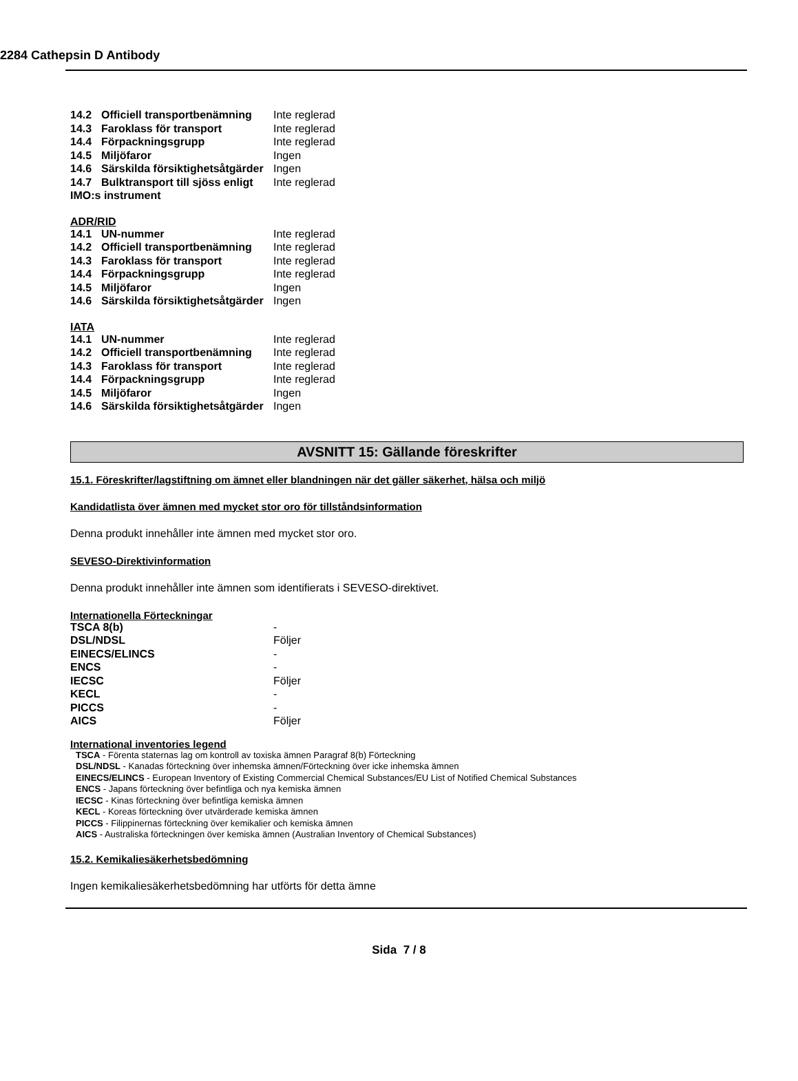2284 Cathepsin D Antibody
| 14.2 | Officiell transportbenämning | Inte reglerad |
| 14.3 | Faroklass för transport | Inte reglerad |
| 14.4 | Förpackningsgrupp | Inte reglerad |
| 14.5 | Miljöfaror | Ingen |
| 14.6 | Särskilda försiktighetsåtgärder | Ingen |
| 14.7 | Bulktransport till sjöss enligt | Inte reglerad |
| IMO:s instrument | | |
ADR/RID
| 14.1 | UN-nummer | Inte reglerad |
| 14.2 | Officiell transportbenämning | Inte reglerad |
| 14.3 | Faroklass för transport | Inte reglerad |
| 14.4 | Förpackningsgrupp | Inte reglerad |
| 14.5 | Miljöfaror | Ingen |
| 14.6 | Särskilda försiktighetsåtgärder | Ingen |
IATA
| 14.1 | UN-nummer | Inte reglerad |
| 14.2 | Officiell transportbenämning | Inte reglerad |
| 14.3 | Faroklass för transport | Inte reglerad |
| 14.4 | Förpackningsgrupp | Inte reglerad |
| 14.5 | Miljöfaror | Ingen |
| 14.6 | Särskilda försiktighetsåtgärder | Ingen |
AVSNITT 15: Gällande föreskrifter
15.1. Föreskrifter/lagstiftning om ämnet eller blandningen när det gäller säkerhet, hälsa och miljö
Kandidatlista över ämnen med mycket stor oro för tillståndsinformation
Denna produkt innehåller inte ämnen med mycket stor oro.
SEVESO-Direktivinformation
Denna produkt innehåller inte ämnen som identifierats i SEVESO-direktivet.
Internationella Förteckningar
| TSCA 8(b) | - |
| DSL/NDSL | Följer |
| EINECS/ELINCS | - |
| ENCS | - |
| IECSC | Följer |
| KECL | - |
| PICCS | - |
| AICS | Följer |
International inventories legend
TSCA - Förenta staternas lag om kontroll av toxiska ämnen Paragraf 8(b) Förteckning
DSL/NDSL - Kanadas förteckning över inhemska ämnen/Förteckning över icke inhemska ämnen
EINECS/ELINCS - European Inventory of Existing Commercial Chemical Substances/EU List of Notified Chemical Substances
ENCS - Japans förteckning över befintliga och nya kemiska ämnen
IECSC - Kinas förteckning över befintliga kemiska ämnen
KECL - Koreas förteckning över utvärderade kemiska ämnen
PICCS - Filippinernas förteckning över kemikalier och kemiska ämnen
AICS - Australiska förteckningen över kemiska ämnen (Australian Inventory of Chemical Substances)
15.2. Kemikaliesäkerhetsbedömning
Ingen kemikaliesäkerhetsbedömning har utförts för detta ämne
Sida 7 / 8